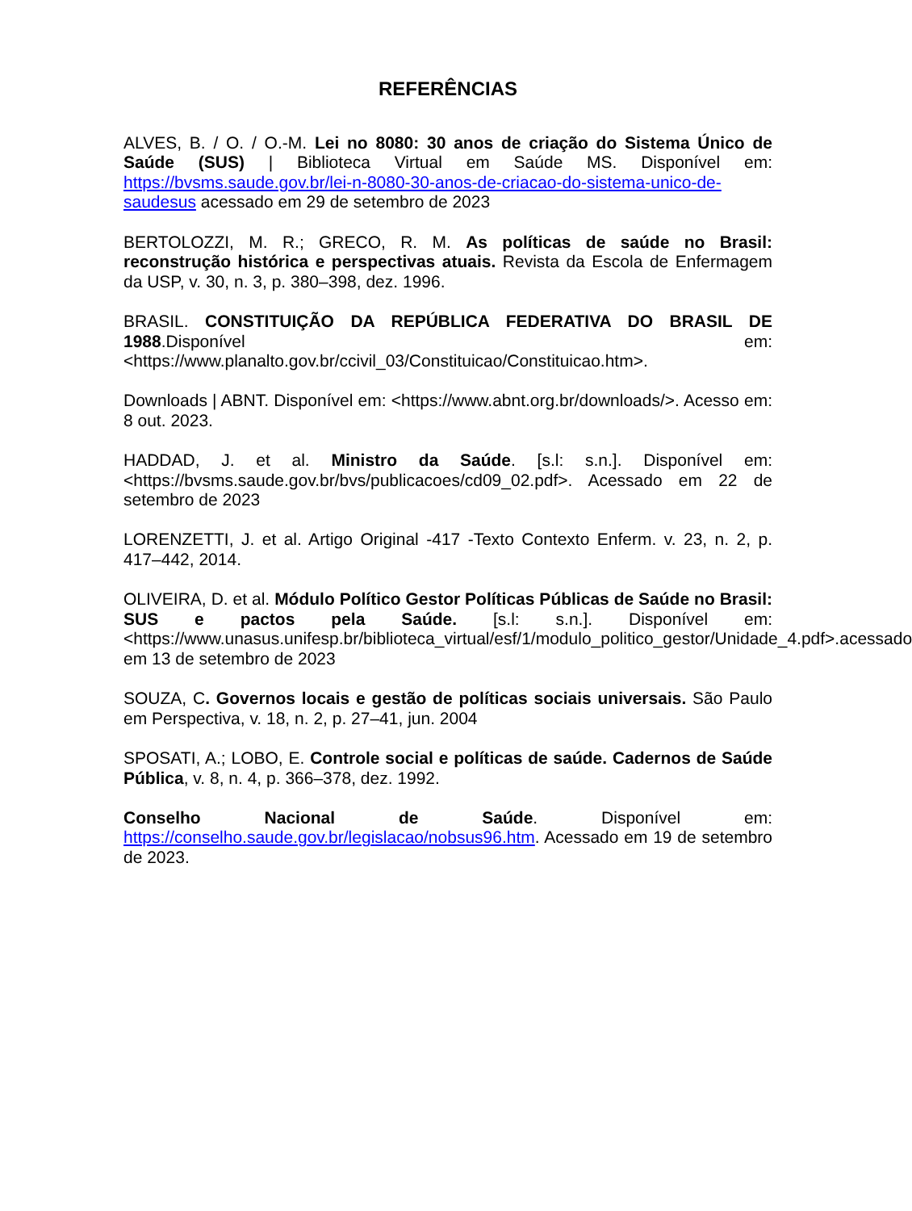REFERÊNCIAS
ALVES, B. / O. / O.-M. Lei no 8080: 30 anos de criação do Sistema Único de Saúde (SUS) | Biblioteca Virtual em Saúde MS. Disponível em: https://bvsms.saude.gov.br/lei-n-8080-30-anos-de-criacao-do-sistema-unico-de-saudesus acessado em 29 de setembro de 2023
BERTOLOZZI, M. R.; GRECO, R. M. As políticas de saúde no Brasil: reconstrução histórica e perspectivas atuais. Revista da Escola de Enfermagem da USP, v. 30, n. 3, p. 380–398, dez. 1996.
BRASIL. CONSTITUIÇÃO DA REPÚBLICA FEDERATIVA DO BRASIL DE 1988.Disponível em: <https://www.planalto.gov.br/ccivil_03/Constituicao/Constituicao.htm>.
Downloads | ABNT. Disponível em: <https://www.abnt.org.br/downloads/>. Acesso em: 8 out. 2023.
HADDAD, J. et al. Ministro da Saúde. [s.l: s.n.]. Disponível em: <https://bvsms.saude.gov.br/bvs/publicacoes/cd09_02.pdf>. Acessado em 22 de setembro de 2023
LORENZETTI, J. et al. Artigo Original -417 -Texto Contexto Enferm. v. 23, n. 2, p. 417–442, 2014.
OLIVEIRA, D. et al. Módulo Político Gestor Políticas Públicas de Saúde no Brasil: SUS e pactos pela Saúde. [s.l: s.n.]. Disponível em: <https://www.unasus.unifesp.br/biblioteca_virtual/esf/1/modulo_politico_gestor/Unidade_4.pdf>.acessado em 13 de setembro de 2023
SOUZA, C. Governos locais e gestão de políticas sociais universais. São Paulo em Perspectiva, v. 18, n. 2, p. 27–41, jun. 2004
SPOSATI, A.; LOBO, E. Controle social e políticas de saúde. Cadernos de Saúde Pública, v. 8, n. 4, p. 366–378, dez. 1992.
Conselho Nacional de Saúde. Disponível em: https://conselho.saude.gov.br/legislacao/nobsus96.htm. Acessado em 19 de setembro de 2023.